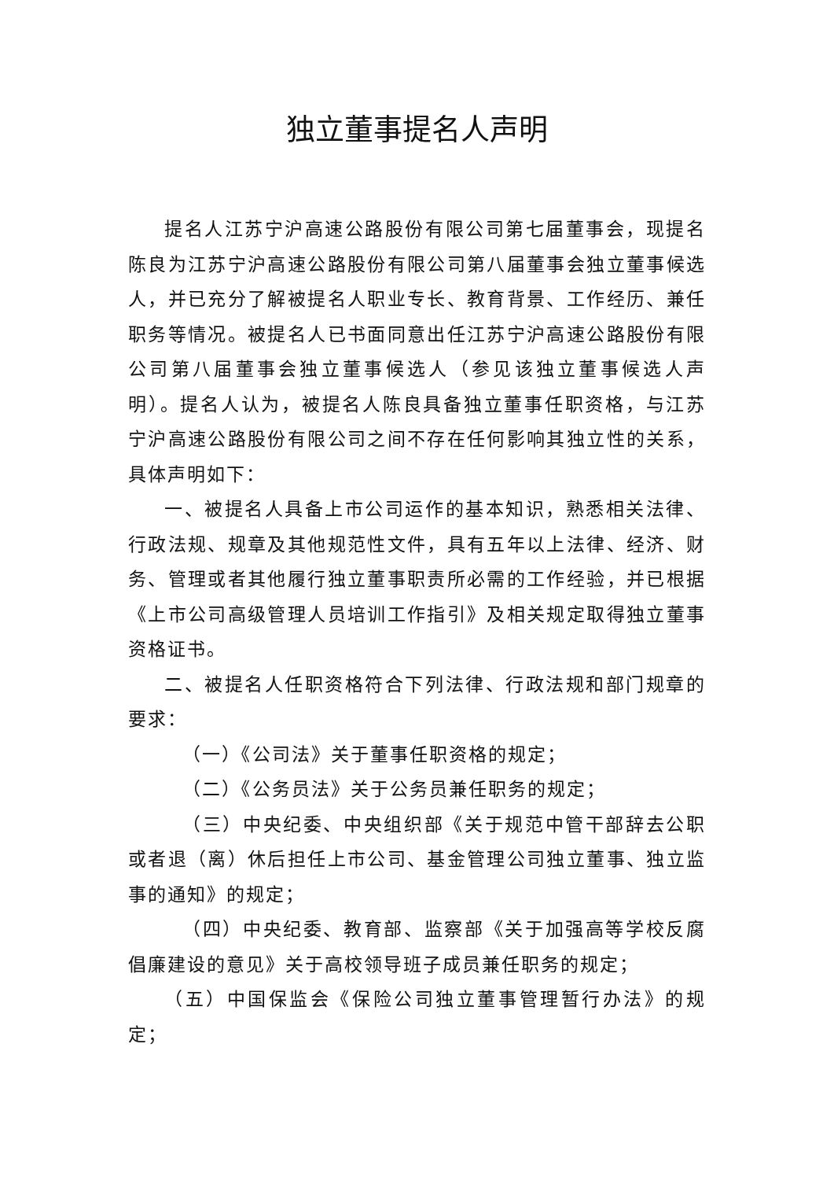独立董事提名人声明
提名人江苏宁沪高速公路股份有限公司第七届董事会，现提名陈良为江苏宁沪高速公路股份有限公司第八届董事会独立董事候选人，并已充分了解被提名人职业专长、教育背景、工作经历、兼任职务等情况。被提名人已书面同意出任江苏宁沪高速公路股份有限公司第八届董事会独立董事候选人（参见该独立董事候选人声明）。提名人认为，被提名人陈良具备独立董事任职资格，与江苏宁沪高速公路股份有限公司之间不存在任何影响其独立性的关系，具体声明如下：
一、被提名人具备上市公司运作的基本知识，熟悉相关法律、行政法规、规章及其他规范性文件，具有五年以上法律、经济、财务、管理或者其他履行独立董事职责所必需的工作经验，并已根据《上市公司高级管理人员培训工作指引》及相关规定取得独立董事资格证书。
二、被提名人任职资格符合下列法律、行政法规和部门规章的要求：
（一）《公司法》关于董事任职资格的规定；
（二）《公务员法》关于公务员兼任职务的规定；
（三）中央纪委、中央组织部《关于规范中管干部辞去公职或者退（离）休后担任上市公司、基金管理公司独立董事、独立监事的通知》的规定；
（四）中央纪委、教育部、监察部《关于加强高等学校反腐倡廉建设的意见》关于高校领导班子成员兼任职务的规定；
（五）中国保监会《保险公司独立董事管理暂行办法》的规定；